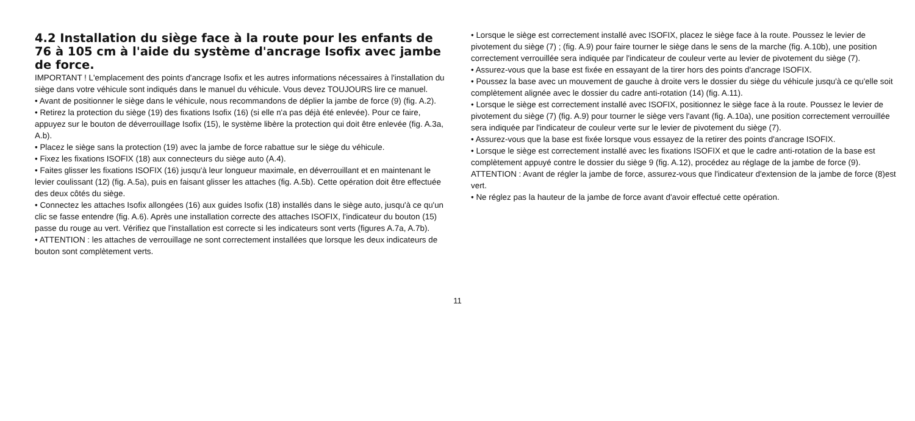4.2 Installation du siège face à la route pour les enfants de 76 à 105 cm à l'aide du système d'ancrage Isofix avec jambe de force.
IMPORTANT ! L'emplacement des points d'ancrage Isofix et les autres informations nécessaires à l'installation du siège dans votre véhicule sont indiqués dans le manuel du véhicule. Vous devez TOUJOURS lire ce manuel.
• Avant de positionner le siège dans le véhicule, nous recommandons de déplier la jambe de force (9) (fig. A.2).
• Retirez la protection du siège (19) des fixations Isofix (16) (si elle n'a pas déjà été enlevée). Pour ce faire, appuyez sur le bouton de déverrouillage Isofix (15), le système libère la protection qui doit être enlevée (fig. A.3a, A.b).
• Placez le siège sans la protection (19) avec la jambe de force rabattue sur le siège du véhicule.
• Fixez les fixations ISOFIX (18) aux connecteurs du siège auto (A.4).
• Faites glisser les fixations ISOFIX (16) jusqu'à leur longueur maximale, en déverrouillant et en maintenant le levier coulissant (12) (fig. A.5a), puis en faisant glisser les attaches (fig. A.5b). Cette opération doit être effectuée des deux côtés du siège.
• Connectez les attaches Isofix allongées (16) aux guides Isofix (18) installés dans le siège auto, jusqu'à ce qu'un clic se fasse entendre (fig. A.6). Après une installation correcte des attaches ISOFIX, l'indicateur du bouton (15) passe du rouge au vert. Vérifiez que l'installation est correcte si les indicateurs sont verts (figures A.7a, A.7b).
• ATTENTION : les attaches de verrouillage ne sont correctement installées que lorsque les deux indicateurs de bouton sont complètement verts.
• Lorsque le siège est correctement installé avec ISOFIX, placez le siège face à la route. Poussez le levier de pivotement du siège (7) ; (fig. A.9) pour faire tourner le siège dans le sens de la marche (fig. A.10b), une position correctement verrouillée sera indiquée par l'indicateur de couleur verte au levier de pivotement du siège (7).
• Assurez-vous que la base est fixée en essayant de la tirer hors des points d'ancrage ISOFIX.
• Poussez la base avec un mouvement de gauche à droite vers le dossier du siège du véhicule jusqu'à ce qu'elle soit complètement alignée avec le dossier du cadre anti-rotation (14) (fig. A.11).
• Lorsque le siège est correctement installé avec ISOFIX, positionnez le siège face à la route. Poussez le levier de pivotement du siège (7) (fig. A.9) pour tourner le siège vers l'avant (fig. A.10a), une position correctement verrouillée sera indiquée par l'indicateur de couleur verte sur le levier de pivotement du siège (7).
• Assurez-vous que la base est fixée lorsque vous essayez de la retirer des points d'ancrage ISOFIX.
• Lorsque le siège est correctement installé avec les fixations ISOFIX et que le cadre anti-rotation de la base est complètement appuyé contre le dossier du siège 9 (fig. A.12), procédez au réglage de la jambe de force (9). ATTENTION : Avant de régler la jambe de force, assurez-vous que l'indicateur d'extension de la jambe de force (8)est vert.
• Ne réglez pas la hauteur de la jambe de force avant d'avoir effectué cette opération.
11